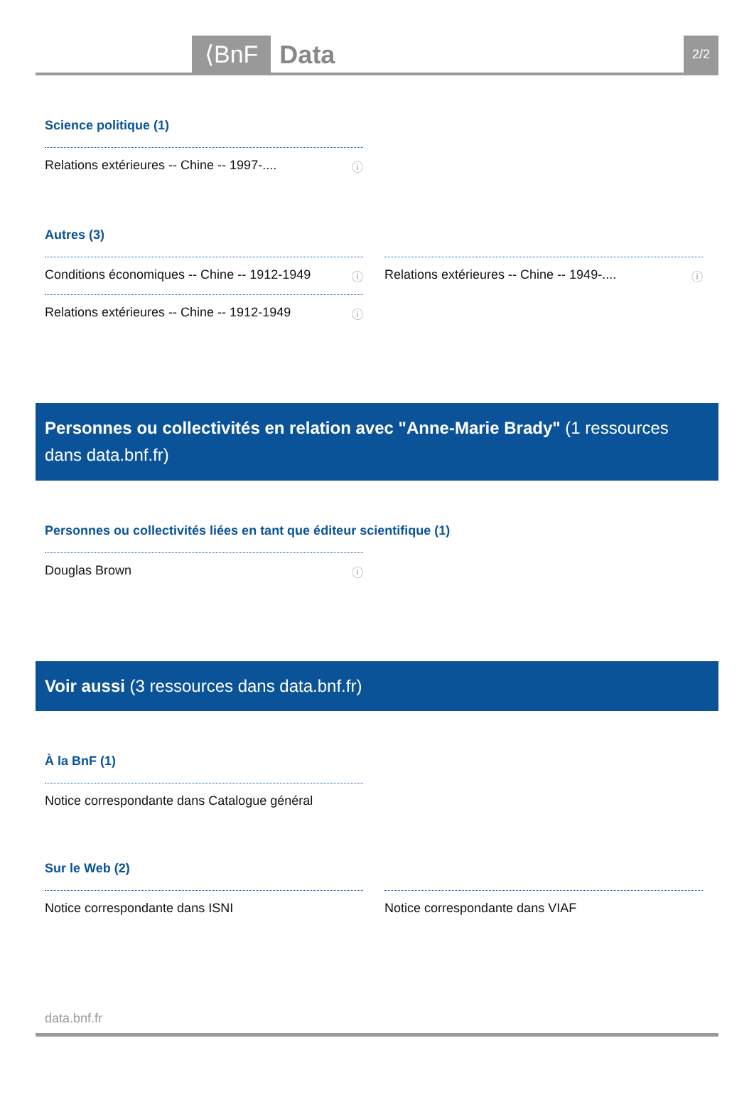⟨BnF Data 2/2
Science politique (1)
Relations extérieures -- Chine -- 1997-.... ⓘ
Autres (3)
Conditions économiques -- Chine -- 1912-1949 ⓘ
Relations extérieures -- Chine -- 1912-1949 ⓘ
Relations extérieures -- Chine -- 1949-.... ⓘ
Personnes ou collectivités en relation avec "Anne-Marie Brady" (1 ressources dans data.bnf.fr)
Personnes ou collectivités liées en tant que éditeur scientifique (1)
Douglas Brown ⓘ
Voir aussi (3 ressources dans data.bnf.fr)
À la BnF (1)
Notice correspondante dans Catalogue général
Sur le Web (2)
Notice correspondante dans ISNI Notice correspondante dans VIAF
data.bnf.fr